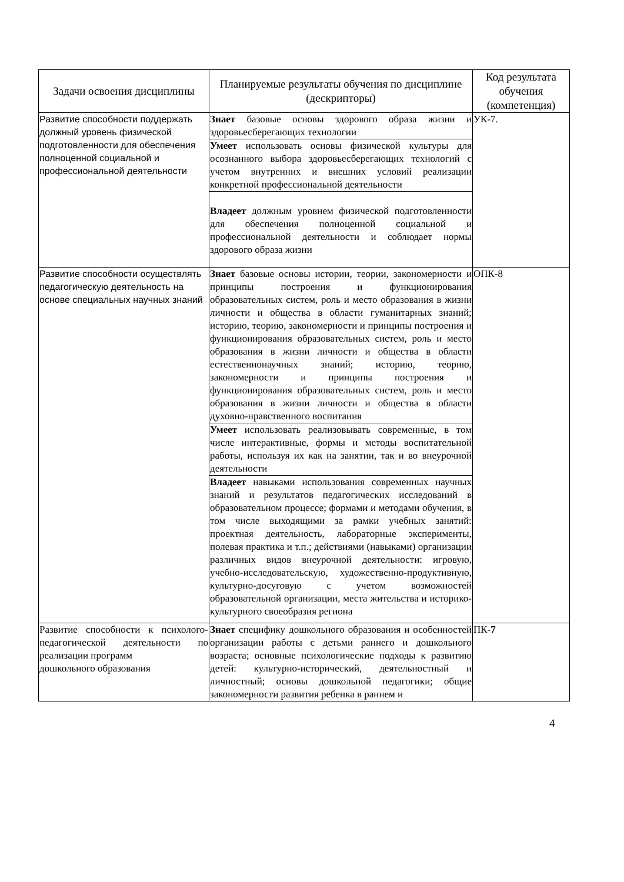| Задачи освоения дисциплины | Планируемые результаты обучения по дисциплине (дескрипторы) | Код результата обучения (компетенция) |
| --- | --- | --- |
| Развитие способности поддержать должный уровень физической подготовленности для обеспечения полноценной социальной и профессиональной деятельности | Знает базовые основы здорового образа жизни и здоровьесберегающих технологии | УК-7. |
| | Умеет использовать основы физической культуры для осознанного выбора здоровьесберегающих технологий с учетом внутренних и внешних условий реализации конкретной профессиональной деятельности | |
| | Владеет должным уровнем физической подготовленности для обеспечения полноценной социальной и профессиональной деятельности и соблюдает нормы здорового образа жизни | |
| Развитие способности осуществлять педагогическую деятельность на основе специальных научных знаний | Знает базовые основы истории, теории, закономерности и принципы построения и функционирования образовательных систем, роль и место образования в жизни личности и общества в области гуманитарных знаний; историю, теорию, закономерности и принципы построения и функционирования образовательных систем, роль и место образования в жизни личности и общества в области естественнонаучных знаний; историю, теорию, закономерности и принципы построения и функционирования образовательных систем, роль и место образования в жизни личности и общества в области духовно-нравственного воспитания | ОПК-8 |
| | Умеет использовать реализовывать современные, в том числе интерактивные, формы и методы воспитательной работы, используя их как на занятии, так и во внеурочной деятельности | |
| | Владеет навыками использования современных научных знаний и результатов педагогических исследований в образовательном процессе; формами и методами обучения, в том числе выходящими за рамки учебных занятий: проектная деятельность, лабораторные эксперименты, полевая практика и т.п.; действиями (навыками) организации различных видов внеурочной деятельности: игровую, учебно-исследовательскую, художественно-продуктивную, культурно-досуговую с учетом возможностей образовательной организации, места жительства и историко-культурного своеобразия региона | |
| Развитие способности к психолого-педагогической деятельности по реализации программ дошкольного образования | Знает специфику дошкольного образования и особенностей организации работы с детьми раннего и дошкольного возраста; основные психологические подходы к развитию детей: культурно-исторический, деятельностный и личностный; основы дошкольной педагогики; общие закономерности развития ребенка в раннем и | ПК- 7 |
4